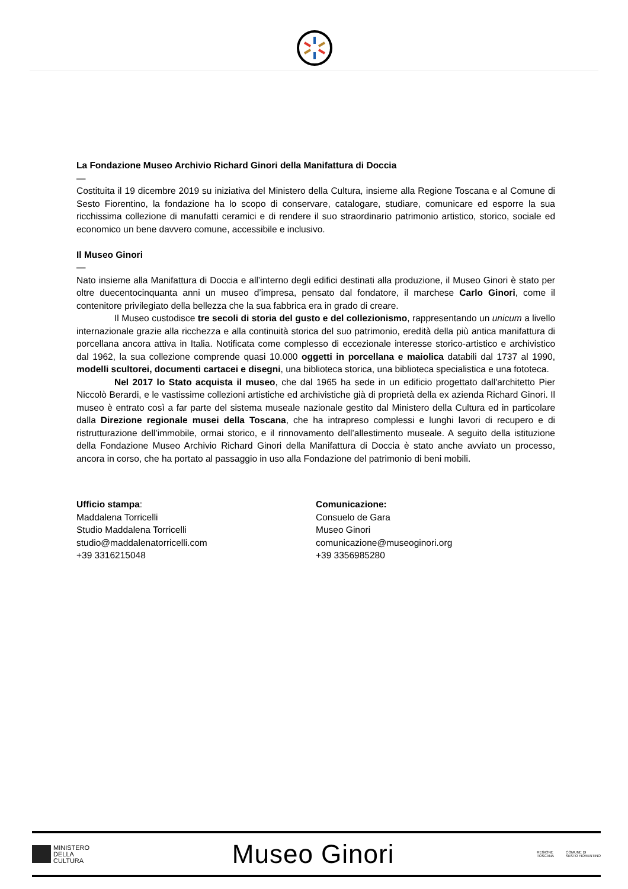La Fondazione Museo Archivio Richard Ginori della Manifattura di Doccia
—
Costituita il 19 dicembre 2019 su iniziativa del Ministero della Cultura, insieme alla Regione Toscana e al Comune di Sesto Fiorentino, la fondazione ha lo scopo di conservare, catalogare, studiare, comunicare ed esporre la sua ricchissima collezione di manufatti ceramici e di rendere il suo straordinario patrimonio artistico, storico, sociale ed economico un bene davvero comune, accessibile e inclusivo.
Il Museo Ginori
—
Nato insieme alla Manifattura di Doccia e all’interno degli edifici destinati alla produzione, il Museo Ginori è stato per oltre duecentocinquanta anni un museo d’impresa, pensato dal fondatore, il marchese Carlo Ginori, come il contenitore privilegiato della bellezza che la sua fabbrica era in grado di creare.
Il Museo custodisce tre secoli di storia del gusto e del collezionismo, rappresentando un unicum a livello internazionale grazie alla ricchezza e alla continuità storica del suo patrimonio, eredità della più antica manifattura di porcellana ancora attiva in Italia. Notificata come complesso di eccezionale interesse storico-artistico e archivistico dal 1962, la sua collezione comprende quasi 10.000 oggetti in porcellana e maiolica databili dal 1737 al 1990, modelli scultorei, documenti cartacei e disegni, una biblioteca storica, una biblioteca specialistica e una fototeca.
Nel 2017 lo Stato acquista il museo, che dal 1965 ha sede in un edificio progettato dall'architetto Pier Niccolò Berardi, e le vastissime collezioni artistiche ed archivistiche già di proprietà della ex azienda Richard Ginori. Il museo è entrato così a far parte del sistema museale nazionale gestito dal Ministero della Cultura ed in particolare dalla Direzione regionale musei della Toscana, che ha intrapreso complessi e lunghi lavori di recupero e di ristrutturazione dell’immobile, ormai storico, e il rinnovamento dell’allestimento museale. A seguito della istituzione della Fondazione Museo Archivio Richard Ginori della Manifattura di Doccia è stato anche avviato un processo, ancora in corso, che ha portato al passaggio in uso alla Fondazione del patrimonio di beni mobili.
Ufficio stampa:
Maddalena Torricelli
Studio Maddalena Torricelli
studio@maddalenatorricelli.com
+39 3316215048
Comunicazione:
Consuelo de Gara
Museo Ginori
comunicazione@museoginori.org
+39 3356985280
MINISTERO
DELLA
CULTURA
Museo Ginori
REGIONE
TOSCANA COMUNE DI
SESTO FIORENTINO